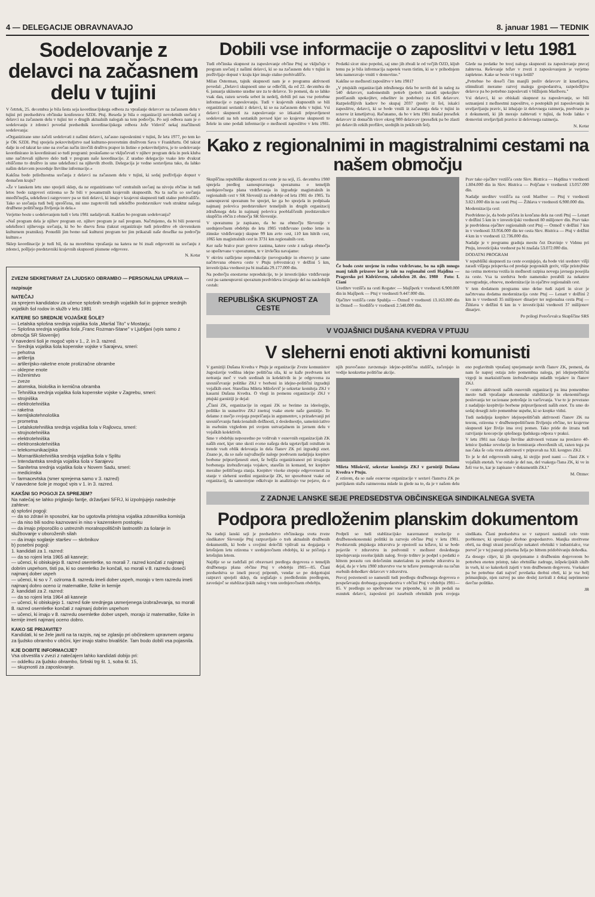4 — DELEGACIJE OBRAVNAVAJO 8. januar 1981 — TEDNIK
Sodelovanje z delavci na začasnem delu v tujini
V četrtek, 25. decembra je bila šesta seja koordinacijskega odbora za vprašanje delavcev na začasnem delu v tujini pri predsedstvu občinske konference SZDL Ptuj. Beseda je bila o organizaciji novoletnih srečanj z delavci na začasnem delu v tujini ter o drugih aktualnih nalogah na tem področju. Po seji odbora nam je o sodelovanju z zdomci povedal predsednik koordinacijskega odbora Jože Vidovič nekaj značilnosti sodelovanja:
»Organizirano smo začeli sodelovati z našimi delavci, začasno zaposlenimi v tujini, že leta 1977, po tem ko je OK SZDL Ptuj sprejela pokroviteljstvo nad kulturno-prosvetnim društvom Sava v Frankfurtu. Od takrat dalje in od takrat ko smo na svečan način izročili društvu prapor in listino o pokroviteljstvu, je to sodelovanje koordinirano in koordinirani so tudi programi: poskušamo se vključevati v njihov program dela in prek kluba smo načrtovali njihovo delo tudi v program naše koordinacije. Z uradno delegacijo vsako leto dvakrat obiščemo to društvo in smo udeleženci na njihovih zborih. Delegacija je vedno sestavljena tako, da lahko našim delavcem posreduje številne informacije.«
Kakšna bodo priložnostna srečanja z delavci na začasnem delu v tujini, ki sedaj preživljajo dopust v domačem kraju?
»Že v lanskem letu smo sprejeli sklep, da ne organiziramo več centralnih srečanj na nivoju občine in tudi letos bodo razgovori oziroma so že bili v posameznih krajevnih skupnostih. Na ta način so srečanja množičnejša, udeleženci razgovorov pa so tisti delavci, ki imajo v krajevni skupnosti tudi stalno prebivališče. Tako so srečanja tudi bolj sproščena, mi smo zagotovili tudi udeležbo predstavnikov vseh struktur našega družbeno političnega življenja in dela.«
Verjetno boste s sodelovanjem tudi v letu 1981 nadaljevali. Kakšen bo program sodelovanja?
»Naš program dela je njihov program oz. njihov program je naš program. Načrtujemo, da bi bili ponovni udeleženci njihovega srečanja, ki bo bo dnevu žena (takrat organizirajo tudi prireditve ob slovenskem kulturnem prazniku). Ponudili jim bomo naš kulturni program ter jim prikazali naše dosežke na področju kulture.«
Sklep koordinacije je tudi bil, da na morebitna vprašanja na katera ne bi znali odgovoriti na srečanju z zdomci, pošljejo predstavniki krajevnih skupnosti pismene odgovore.
N. Kotar
ZVEZNI SEKRETARIAT ZA LJUDSKO OBRAMBO — PERSONALNA UPRAVA —
razpisuje
NATEČAJ
za sprejem kandidatov za učence splošnih srednjih vojaških šol in gojence srednjih vojaških šol rodov in služb v letu 1981
KATERE SO SREDNJE VOJAŠKE ŠOLE?
— Letalska splošna srednja vojaška šola „Maršal Tito" v Mostarju;
— Splošna srednja vojaška šola „Franc Rozman-Stane" v Ljubljani (vpis samo z območja SR Slovenije)
V navedeni šoli je mogoč vpis v 1., 2. in 3. razred.
— Srednja vojaška šola kopenske vojske v Sarajevu, smeri:
— pehotna
— artilerija
— artilerijsko-raketne enote protizračne obrambe
— oklepne enote
— inženirstvo
— zveze
— atomska, biološka in kemična obramba
— Tehniška srednja vojaška šola kopenske vojske v Zagrebu, smeri:
— strojniška
— elektrotehniška
— raketna
— kemijskotehnološka
— prometna
— Letalskotehniška srednja vojaška šola v Rajlovcu, smeri:
— strojnotehniška
— elektrotehniška
— elektronskotehniška
— telekomunikacijska
— Mornariškotehniška srednja vojaška šola v Splitu
— Intendantska srednja vojaška šola v Sarajevu
— Sanitetna srednja vojaška šola v Novem Sadu, smeri:
— medicinska
— farmacevtska (smer sprejema samo v 3. razred)
V navedene šole je mogoč vpis v 1. in 3. razred.
KAKŠNI SO POGOJI ZA SPREJEM?
Na natečaj se lahko priglasijo fantje, državljani SFRJ, ki izpolnjujejo naslednje zahteve:
a) splošni pogoji:
— da so zdravi in sposobni, kar bo ugotovila pristojna vojaška zdravniška komisija
— da niso bili sodno kaznovani in niso v kazenskem postopku
— da imajo priporočilo o ustreznih moralnopolitičnih lastnostih za šolanje in službovanje v oboroženih silah
— da imajo soglasje staršev — skrbnikov
b) posebni pogoji:
1. kandidati za 1. razred:
— da so rojeni leta 1965 ali kasneje;
— učenci, ki obiskujejo 8. razred osemletke, so morali 7. razred končati z najmanj dobrim uspehom, tisti pa, ki so osemletko že končali, so morali v 8. razredu doseči najmanj dober uspeh
— učenci, ki so v 7. oziroma 8. razredu imeli dober uspeh, morajo v tem razredu imeti najmanj dobro oceno iz matematike, fizike in kemije
2. kandidati za 2. razred:
— da so rojeni leta 1964 ali kasneje
— učenci, ki obiskujejo 1. razred šole srednjega usmerjenega izobraževanja, so morali 8. razred osemletke končati z najmanj dobrim uspehom
— učenci, ki imajo v 8. razredu osemletke dober uspeh, morajo iz matematike, fizike in kemije imeti najmanj oceno dobro.
KAKO SE PRIJAVITE?
Kandidati, ki se žele javiti na ta razpis, naj se zglasijo pri občinskem upravnem organu za ljudsko obrambo v občini, kjer imajo stalno bivališče. Tam bodo dobili vsa pojasnila.
KJE DOBITE INFORMACIJE?
Vsa obvestila v zvezi z natečajem lahko kandidati dobijo pri:
— oddelku za ljudsko obrambo, Srbski trg št. 1, soba št. 15,
— skupnosti za zaposlovanje.
Dobili vse informacije o zaposlitvi v letu 1981
Tudi občinska skupnost za zaposlovanje občine Ptuj se vključuje v program srečanj z našimi delavci, ki so na začasnem delu v tujini in preživljajo dopust v kraju kjer imajo stalno prebivališče.
Milan Osterman, tajnik skupnosti nam je o programu aktivnosti povedal: „Delavci skupnosti smo se odločili, da od 22. decembra do 6. januarja ukinemo uradne ure za te delavce. To pomeni, da so lahko vsak dan, razen seveda sobot in nedelj, dobili pri nas vse potrebne informacije o zaposlovanju. Tudi v krajevnih skupnostih so bili organizirani sestanki z delavci, ki so na začasnem delu v tujini. Vsi delavci skupnosti za zaposlovanje so izkazali pripravljenost sodelovati na teh sestankih povsod kjer so krajevne skupnosti to želele in smo podali informacije o možnosti zaposlitve v letu 1981. Podatki sicer niso popolni, saj smo jih zbrali le od večjih OZD, kljub temu pa je bila informacija napotek vsem tistim, ki se v prihodnjem letu nameravajo vrniti v domovino."
Kakšne so možnosti zaposlitve v letu 1981?
„V ptujskih organizacijah združenega dela bo novih del in nalog za 540 delavcev, nadomestnih potreb (potreb zaradi upokojitev predčasnih upokojitev, odselitev in podobno) za 616 delavcev. Razpoložljivih kadrov bo skupaj 2037 (preliv iz šol, iskalci zaposlitve, delavci, ki se bodo vrnili iz začasnega dela v tujini in rezerve iz kmetijstva). Računamo, da bo v letu 1981 znašal presežek delavcev iz domačih virov okrog 900 delavcev (presežek pa bo zlasti pri delavcih ozkih profilov, srednjih in poklicnih šol).
Glede na podatke bo torej naloga skupnosti za zaposlovanje precej zahtevna. Reševanje težav v zvezi z zaposlovanjem je verjetno zapleteno. Kako se boste vi tega lotili?
„Potrebno bo doseči čim manjši preliv delavcev iz kmetijstva, stimulirati moramo razvoj malega gospodarstva, razpoložljive delavce pa bo potrebno zaposlovati v bližnjem Mariboru."
Vsi delavci, ki so obiskali skupnost za zaposlovanje, so bili seznanjeni z možnostmi zaposlitve, o postopkih pri zaposlovanju in uveljavljanju pravic, ki izhajajo iz delovnega razmerja, predvsem pa z dokumenti, ki jih morajo zahtevati v tujini, da bodo lahko v domovini uveljavljali pravice iz delovnega razmerja.
N. Kotar
Kako z regionalnimi in magistralnimi cestami na našem območju
Skupščina republiške skupnosti za ceste je na seji, 15. decembra 1980 sprejela predlog samoupravnega sporazuma o temeljih srednjeročnega plana vzdrževanja in izgradnje magistralnih in regionalnih cest v SR Sloveniji za obdobje od leta 1981 do 1985. Ta samoupravni sporazum bo sprejet, ko ga bo sprejela in podpisala najmanj polovica predstavnikov temeljnih in drugih organizacij združenega dela in najmanj polovica pooblaščenih predstavnikov skupščin občin z območja SR Slovenije.
V sporazumu je zapisano, da bo na območju Slovenije v srednjeročnem obdobju do leta 1985 vzdrževano (redno letno in zimsko vzdrževanje) skupno 99 km avto cest, 110 km hitrih cest, 1065 km magistralnih cest in 3731 km regionalnih cest.
Ker naše bralce prav gotovo zanima, katere ceste z našega območja so upoštevane v sporazumu, te v izvlečku navajamo:
V okviru razširjene reprodukcije (novogradnje in obnove) je samo načrtovana obnova ceste v Ptuju (obvoznica) v dolžini 5 km, investicijska vrednost pa bi znašala 29.177.000 din.
Na področju enostavne reprodukcije, to je investicijsko vzdrževanje cest pa samoupravni sporazum predvideva izvajanje del na naslednjih cestah:
REPUBLIŠKA SKUPNOST ZA CESTE
Če bodo ceste urejene in redno vzdrževane, bo na njih mnogo manj takih prizorov kot je tale na regionalni cesti Hajdina — Pragersko pri Kidričevem, zabeležen 20. dec. 1980 Foto: I. Ciani
Ureditev vozišča na cesti Rogatec — Majšperk v vrednosti 6.900.000 din in Majšperk — Ptuj v vrednosti 9.447.000 din.
Ojačitev vozišča ceste Spuhlja — Ormož v vrednosti 13.163.000 din in Ormož — Središče v vrednosti 2.548.000 din.
Prav tako ojačitev vozišča ceste Slov. Bistrica — Hajdina v vrednosti 1.804.000 din in Slov. Bistrica — Poljčane v vrednosti 13.057.000 din.
Nadalje ureditev vozišča na cesti Maribor — Ptuj v vrednosti 3.821.000 din in na cesti Ptuj — Žihlava v vrednosti 6.900.000 din.
Modernizacija cest:
Predvideno je, da bodo pričeta in končana dela na cesti Ptuj — Lenart v dolžini 5 km in v investicijski vrednosti 80 milijonov din. Prav tako je predvidena ojačitev regionalnih cest Ptuj — Ormož v dolžini 7 km in v vrednosti 33.956.000 din ter cesta Slov. Bistrica — Ptuj v dolžini 4 km in v vrednosti 12.736.000 din.
Nadalje je v programu gradnja mostu čez Dravinjo v Vidmu pri Ptuju, investicijska vrednost pa bi znašala 53.072.000 din.
DODATNI PROGRAM
V republiški skupnosti za ceste ocenjujejo, da bodo viri sredstev višji zaradi višjega prispevka od prodaje pogonskih goriv, višje pristojbine na cestna motorna vozila in možnosti razpisa novega javnega posojila za ceste. Vsa ta sredstva bodo namensko porabili za nekatere novogradnje, obnove, modernizacije in ojačitve regionalnih cest.
V tem dodatnem programu smo delno tudi zajeti in sicer je načrtovana dodatna modernizacija ceste Ptuj — Lenart v dolžini 2 km in v vrednosti 35 milijonov dinarjev ter regionalna cesta Ptuj — Žihlava v dolžini 6 km in v investicijski vrednosti 37 milijonov dinarjev.
Po prilogi Poročevalca Skupščine SRS
V VOJAŠNICI DUŠANA KVEDRA V PTUJU
V sleherni enoti aktivni komunisti
V garniziji Dušana Kvedra v Ptuju je organizacije Zveze komunistov Jugoslavije vodilna idejno politična sila, ki se kaže predvsem kot notranja moč v vseh sredinah in kolektivih in je odgovorna za uresničevanje politike ZKJ v borbeni in idejno-politični izgradnji vojaških enot. Starešina Mileta Miloševič je sekretar komiteja ZKJ v kasarni Dušana Kvedra. O vlogi in pomenu organizacije ZKJ v ptujski garniziji je dejal:
„Člani ZK, organizacije in organi ZK se borimo za ideologijo, politiko in usmeritve ZKJ znotraj vsake enote naše garnizije. To delamo z močjo svojega prepričanja in argumentov, s prizadevanji pri uresničevanju funkcionalnih dolžnosti, z doslednostjo, samoiniciativo in osebnim vzgledom pri svojem ustvarjalnem in javnem delu v vojaških kolektivih.
Smo v obdobju neposredno po volitvah v osnovnih organizacijah ZK naših enot, kjer smo skozi oceno našega dela ugotavljali rezultate in trende vseh oblik delovanja in dela članov ZK pri izgradnji enot. Znano je, da so naše najvažnejše naloge predvsem nadaljnja krepitev borbene pripravljenosti enot, še boljša organiziranost pri izvajanju borbenega izobraževanja vojakov, starešin in komand, ter krepitev moralno političnega stanja. Krepitev visoke stopnje odgovornosti za stanje v sleherni sredini organizacije ZK, ter sposobnost vsake od organizacij, da samostojno odkrivajo in analizirajo vse pojave, da o njih pravočasno zavzemajo idejno-politična stališča, začenjajo in vodijo konkretne politične akcije.
Mileta Miloševič, sekretar komiteja ZKJ v garniziji Dušana Kvedra v Ptuju.
Z ozirom, da so naše osnovne organizacije v sestavi članstva ZK po partijskem stažu razmeroma mlade in glede na to, da je v našem delu eno poglavitnih vprašanj sprejemanje novih članov ZK, pomeni, da nam še naprej ostaja zelo pomembna naloga, pri idejnopolitični vzgoji in marksističnem izobraževanju mladih vojakov in članov ZKJ.
V centru aktivnosti naših osnovnih organizacij pa ima pomembno mesto tudi vprašanje ekonomske stabilizacije in ekonomičnega poslovanja ter racionane potrošnje in varčevanja. Vse to je povezano z nadaljnjo krepitvijo borbene pripravljenosti naših enot. Tu smo do sedaj dosegli zelo pomembne uspehe, ki so krepko vidni.
Tudi nadaljnja krepitev idejnopolitičnih aktivnosti članov ZK na terenu, oziroma v družbenopolitičnem življenju občine, ter krajevne skupnosti kjer živijo ima svoj pomen. Tako pride do izraza tudi razvijanje koncepcije splošnega ljudskega odpora v praksi.
V letu 1981 nas čakajo številne aktivnosti vezane na proslavo 40-letnice ljudske revolucije in formiranja oboroženih sil, razen tega pa nas čaka še cela vrsta aktivnosti v pripravah na XII. kongres ZKJ.
To je le del odgovornih nalog, ki stojijo pred nami — člani ZK v vojaških enotah. Vse ostalo je del nas, del vsakega člana ZK, ki ve in želi vse to, kar je zapisano v dokumentih ZKJ."
M. Ozmec
Z ZADNJE LANSKE SEJE PREDSEDSTVA OBČINSKEGA SINDIKALNEGA SVETA
Podpora predloženim planskim dokumentom
Na zadnji lanski seji je predsedstvo občinskega sveta zveze sindikatov Slovenije Ptuj razpravljalo o treh aktualnih družbenih dokumentih, ki bodo s svojimi določili vplivali na dogajanja v letošnjem letu oziroma v srednjeročnem obdobju, ki se pričenja z letošnjim letom.
Najdlje so se zadržali pri obravnavi predloga dogovora o temeljih družbenega plana občine Ptuj v obdobju 1985—85. Člani predsedstva so imeli precej pripomb, vendar so po dolgotrajni razpravi sprejeli sklep, da soglašajo s predloženim predlogom, zavedajoč se stablizacijskih nalog v tem srednjeročnem obdobju.
Podprli so tudi stablizacijsko naravnanost resolucije o družbenoekonomski politiki in razvoju občine Ptuj v letu 1981. Predstavnik ptujskega zdravstva je opozoril na težave, ki se bodo pojavile v zdravstvu in podvomil v možnost doslednega izpolnjevanja resolucijskih nalog. Svojo trditev je podprl s podatki o hitrem porastu cen določenim materialom za potrebe zdravstva in dejal, da je v letu 1980 zdravstvo vse te težave premagovalo na račun osebnih dohodkov delavcev v zdravstvu.
Precej pozornosti so namenili tudi predlogu družbenega dogovora o pospeševanju drobnega gospodarstva v občini Ptuj v obdobju 1981—85. V predlogu so upoštevane vse pripombe, ki so jih podali na osnutek delavci, zaposleni pri zasebnih obrtnikih prek svojega sindikata. Člani predsedstva so v razpravi nanizali celo vrsto problemov, ki spremljajo drobno gospodarstvo. Manjka storitvene obrti, na drugi strani prerašćajo nekateri obrtniki v industrialce, vse preveč je v tej panogi prisotna želja po hitrem pridobivanju dohodka.
Za dosego ciljev, ki jih sprejemamo z družbenim dogovorom bo potreben enoten pristop, tako obrtniške zadruge, inšpekcijskih služb in vseh, ki so kakorkoli zajeti v tem družbenem dogovoru. Vsekakor pa bo potrebno dati največ povdarka drobni obrti, ki je vse bolj primanjkuje, njen razvoj pa smo doslej zavirali z dokaj neprimerno davčno politiko.
JB